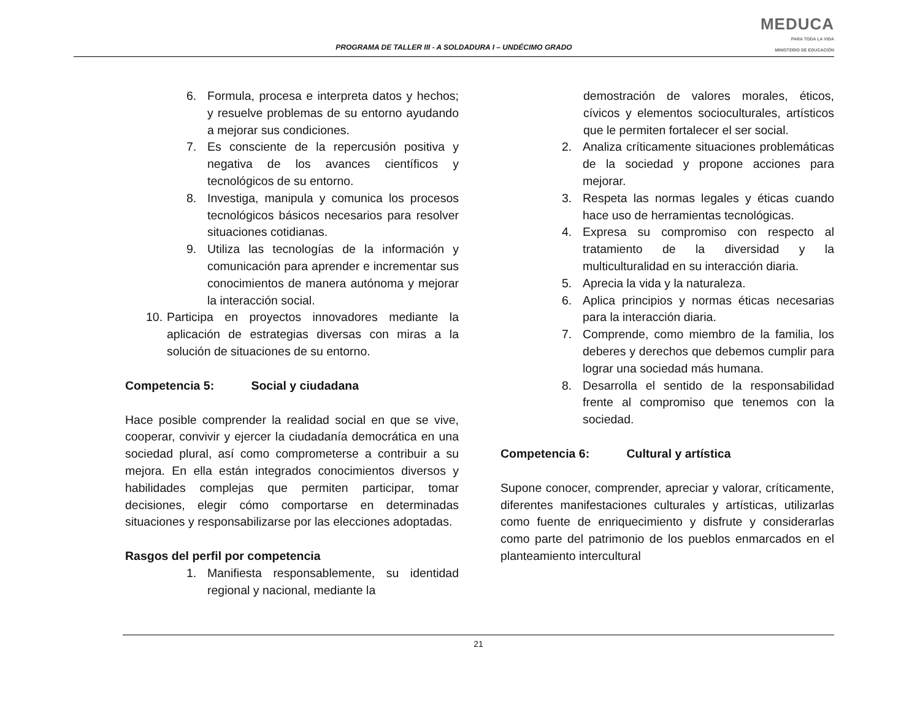PROGRAMA DE TALLER III - A SOLDADURA I – UNDÉCIMO GRADO
MEDUCA
PARA TODA LA VIDA
MINISTERIO DE EDUCACIÓN
6. Formula, procesa e interpreta datos y hechos; y resuelve problemas de su entorno ayudando a mejorar sus condiciones.
7. Es consciente de la repercusión positiva y negativa de los avances científicos y tecnológicos de su entorno.
8. Investiga, manipula y comunica los procesos tecnológicos básicos necesarios para resolver situaciones cotidianas.
9. Utiliza las tecnologías de la información y comunicación para aprender e incrementar sus conocimientos de manera autónoma y mejorar la interacción social.
10. Participa en proyectos innovadores mediante la aplicación de estrategias diversas con miras a la solución de situaciones de su entorno.
Competencia 5: Social y ciudadana
Hace posible comprender la realidad social en que se vive, cooperar, convivir y ejercer la ciudadanía democrática en una sociedad plural, así como comprometerse a contribuir a su mejora. En ella están integrados conocimientos diversos y habilidades complejas que permiten participar, tomar decisiones, elegir cómo comportarse en determinadas situaciones y responsabilizarse por las elecciones adoptadas.
Rasgos del perfil por competencia
1. Manifiesta responsablemente, su identidad regional y nacional, mediante la
demostración de valores morales, éticos, cívicos y elementos socioculturales, artísticos que le permiten fortalecer el ser social.
2. Analiza críticamente situaciones problemáticas de la sociedad y propone acciones para mejorar.
3. Respeta las normas legales y éticas cuando hace uso de herramientas tecnológicas.
4. Expresa su compromiso con respecto al tratamiento de la diversidad y la multiculturalidad en su interacción diaria.
5. Aprecia la vida y la naturaleza.
6. Aplica principios y normas éticas necesarias para la interacción diaria.
7. Comprende, como miembro de la familia, los deberes y derechos que debemos cumplir para lograr una sociedad más humana.
8. Desarrolla el sentido de la responsabilidad frente al compromiso que tenemos con la sociedad.
Competencia 6: Cultural y artística
Supone conocer, comprender, apreciar y valorar, críticamente, diferentes manifestaciones culturales y artísticas, utilizarlas como fuente de enriquecimiento y disfrute y considerarlas como parte del patrimonio de los pueblos enmarcados en el planteamiento intercultural
21